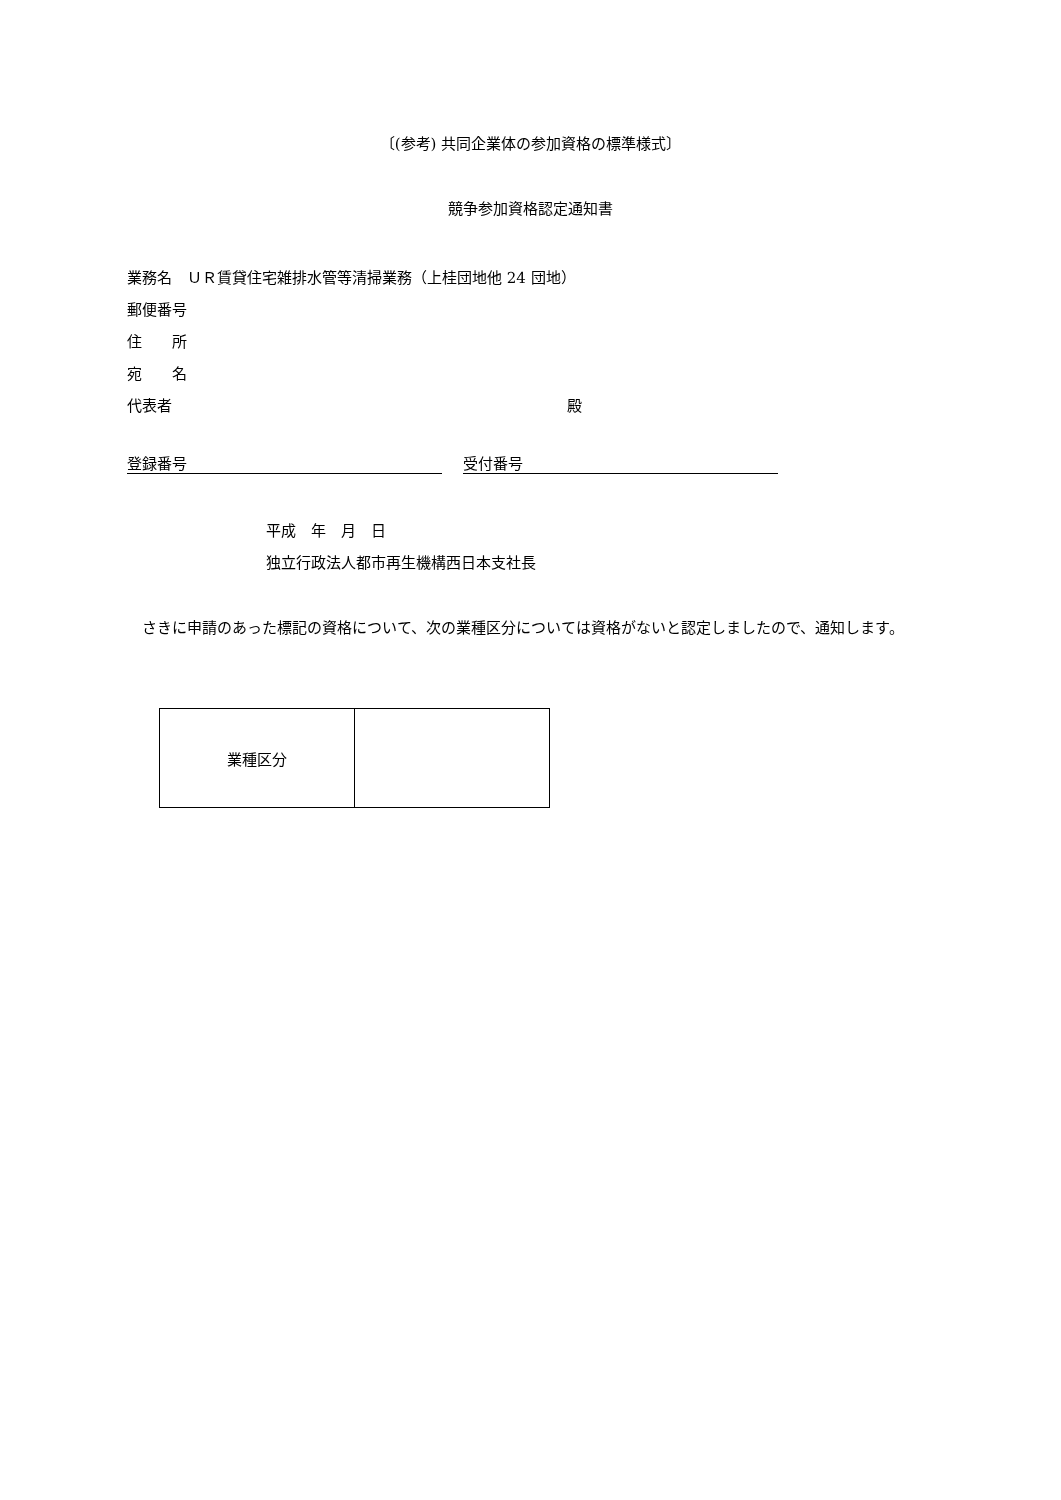〔(参考) 共同企業体の参加資格の標準様式〕
競争参加資格認定通知書
業務名　ＵＲ賃貸住宅雑排水管等清掃業務（上桂団地他 24 団地）
郵便番号
住　　所
宛　　名
代表者 殿
登録番号 受付番号
平成　年　月　日
独立行政法人都市再生機構西日本支社長
　さきに申請のあった標記の資格について、次の業種区分については資格がないと認定しましたので、通知します。
| 業種区分 | |